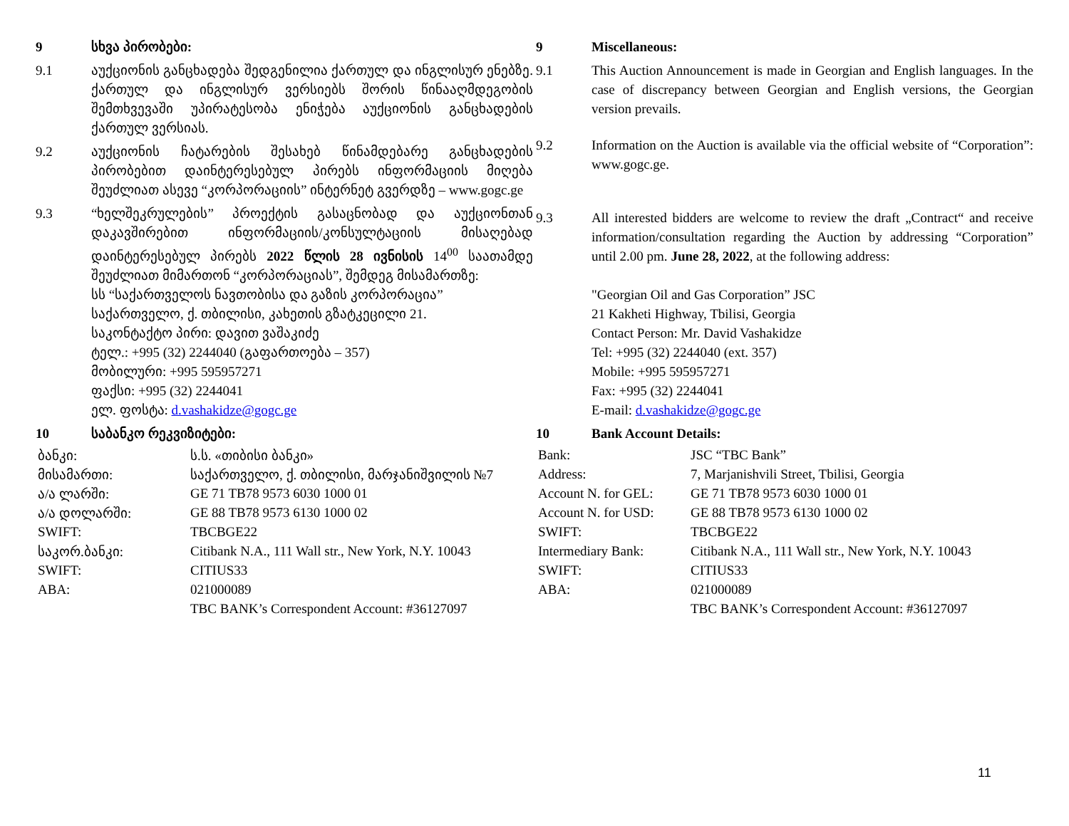9 სხვა პირობები:
9.1 აუქციონის განცხადება შედგენილია ქართულ და ინგლისურ ენებზე. ქართულ და ინგლისურ ვერსიებს შორის წინააღმდეგობის შემთხვევაში უპირატესობა ენიჭება აუქციონის განცხადების ქართულ ვერსიას.
9.2 აუქციონის ჩატარების შესახებ წინამდებარე განცხადების პირობებით დაინტერესებულ პირებს ინფორმაციის მიღება შეუძლიათ ასევე “კორპორაციის” ინტერნეტ გვერდზე – www.gogc.ge
9.3 “ხელშეკრულების” პროექტის გასაცნობად და აუქციონთან დაკავშირებით ინფორმაციის/კონსულტაციის მისაღებად დაინტერესებულ პირებს 2022 წლის 28 ივნისის 14<sup>00</sup> საათამდე შეუძლიათ მიმართონ “კორპორაციას”, შემდეგ მისამართზე:
სს “საქართველოს ნავთობისა და გაზის კორპორაცია”
საქართველო, ქ. თბილისი, კახეთის გზატკეცილი 21.
საკონტაქტო პირი: დავით ვაშაკიძე
ტელ.: +995 (32) 2244040 (გაფართოება – 357)
მობილური: +995 595957271
ფაქსი: +995 (32) 2244041
ელ. ფოსტა: d.vashakidze@gogc.ge
10 საბანკო რეკვიზიტები:
| ბანკი: | ს.ს. «თიბისი ბანკი» |
| მისამართი: | საქართველო, ქ. თბილისი, მარჯანიშვილის №7 |
| ა/ა ლარში: | GE 71 TB78 9573 6030 1000 01 |
| ა/ა დოლარში: | GE 88 TB78 9573 6130 1000 02 |
| SWIFT: | TBCBGE22 |
| საკორ.ბანკი: | Citibank N.A., 111 Wall str., New York, N.Y. 10043 |
| SWIFT: | CITIUS33 |
| ABA: | 021000089 |
| | TBC BANK’s Correspondent Account: #36127097 |
9 Miscellaneous:
9.1 This Auction Announcement is made in Georgian and English languages. In the case of discrepancy between Georgian and English versions, the Georgian version prevails.
9.2 Information on the Auction is available via the official website of “Corporation”: www.gogc.ge.
9.3 All interested bidders are welcome to review the draft „Contract“ and receive information/consultation regarding the Auction by addressing “Corporation” until 2.00 pm. June 28, 2022, at the following address:
"Georgian Oil and Gas Corporation” JSC
21 Kakheti Highway, Tbilisi, Georgia
Contact Person: Mr. David Vashakidze
Tel: +995 (32) 2244040 (ext. 357)
Mobile: +995 595957271
Fax: +995 (32) 2244041
E-mail: d.vashakidze@gogc.ge
10 Bank Account Details:
| Bank: | JSC “TBC Bank” |
| Address: | 7, Marjanishvili Street, Tbilisi, Georgia |
| Account N. for GEL: | GE 71 TB78 9573 6030 1000 01 |
| Account N. for USD: | GE 88 TB78 9573 6130 1000 02 |
| SWIFT: | TBCBGE22 |
| Intermediary Bank: | Citibank N.A., 111 Wall str., New York, N.Y. 10043 |
| SWIFT: | CITIUS33 |
| ABA: | 021000089 |
| | TBC BANK’s Correspondent Account: #36127097 |
11